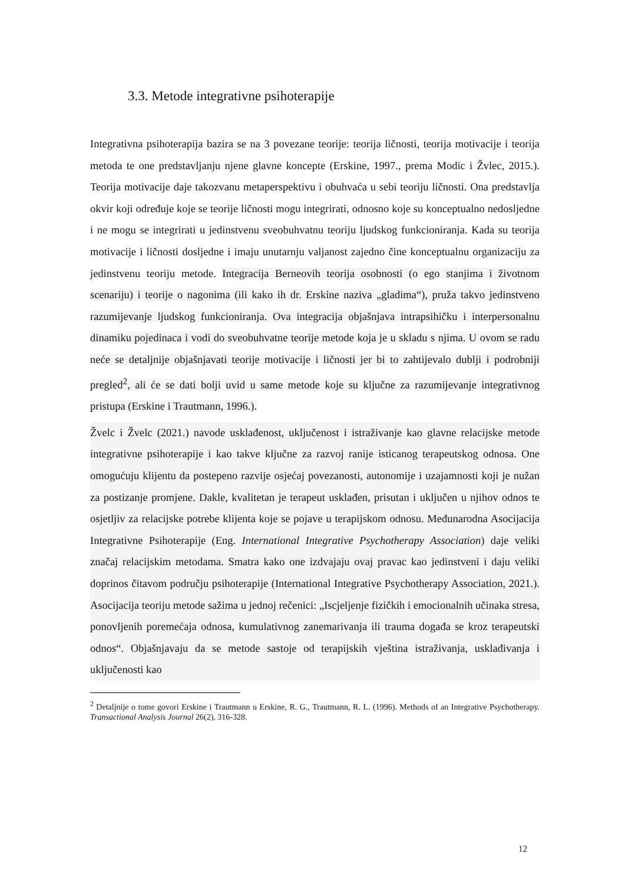3.3. Metode integrativne psihoterapije
Integrativna psihoterapija bazira se na 3 povezane teorije: teorija ličnosti, teorija motivacije i teorija metoda te one predstavljanju njene glavne koncepte (Erskine, 1997., prema Modic i Žvlec, 2015.). Teorija motivacije daje takozvanu metaperspektivu i obuhvaća u sebi teoriju ličnosti. Ona predstavlja okvir koji određuje koje se teorije ličnosti mogu integrirati, odnosno koje su konceptualno nedosljedne i ne mogu se integrirati u jedinstvenu sveobuhvatnu teoriju ljudskog funkcioniranja. Kada su teorija motivacije i ličnosti dosljedne i imaju unutarnju valjanost zajedno čine konceptualnu organizaciju za jedinstvenu teoriju metode. Integracija Berneovih teorija osobnosti (o ego stanjima i životnom scenariju) i teorije o nagonima (ili kako ih dr. Erskine naziva „gladima“), pruža takvo jedinstveno razumijevanje ljudskog funkcioniranja. Ova integracija objašnjava intrapsihičku i interpersonalnu dinamiku pojedinaca i vodi do sveobuhvatne teorije metode koja je u skladu s njima. U ovom se radu neće se detaljnije objašnjavati teorije motivacije i ličnosti jer bi to zahtijevalo dublji i podrobniji pregled<sup>2</sup>, ali će se dati bolji uvid u same metode koje su ključne za razumijevanje integrativnog pristupa (Erskine i Trautmann, 1996.).
Žvelc i Žvelc (2021.) navode usklađenost, uključenost i istraživanje kao glavne relacijske metode integrativne psihoterapije i kao takve ključne za razvoj ranije isticanog terapeutskog odnosa. One omogućuju klijentu da postepeno razvije osjećaj povezanosti, autonomije i uzajamnosti koji je nužan za postizanje promjene. Dakle, kvalitetan je terapeut usklađen, prisutan i uključen u njihov odnos te osjetljiv za relacijske potrebe klijenta koje se pojave u terapijskom odnosu. Međunarodna Asocijacija Integrativne Psihoterapije (Eng. International Integrative Psychotherapy Association) daje veliki značaj relacijskim metodama. Smatra kako one izdvajaju ovaj pravac kao jedinstveni i daju veliki doprinos čitavom području psihoterapije (International Integrative Psychotherapy Association, 2021.). Asocijacija teoriju metode sažima u jednoj rečenici: „Iscjeljenje fizičkih i emocionalnih učinaka stresa, ponovljenih poremećaja odnosa, kumulativnog zanemarivanja ili trauma događa se kroz terapeutski odnos“. Objašnjavaju da se metode sastoje od terapijskih vještina istraživanja, usklađivanja i uključenosti kao
<sup>2</sup> Detaljnije o tome govori Erskine i Trautmann u Erskine, R. G., Trautmann, R. L. (1996). Methods of an Integrative Psychotherapy. Transactional Analysis Journal 26(2), 316-328.
12